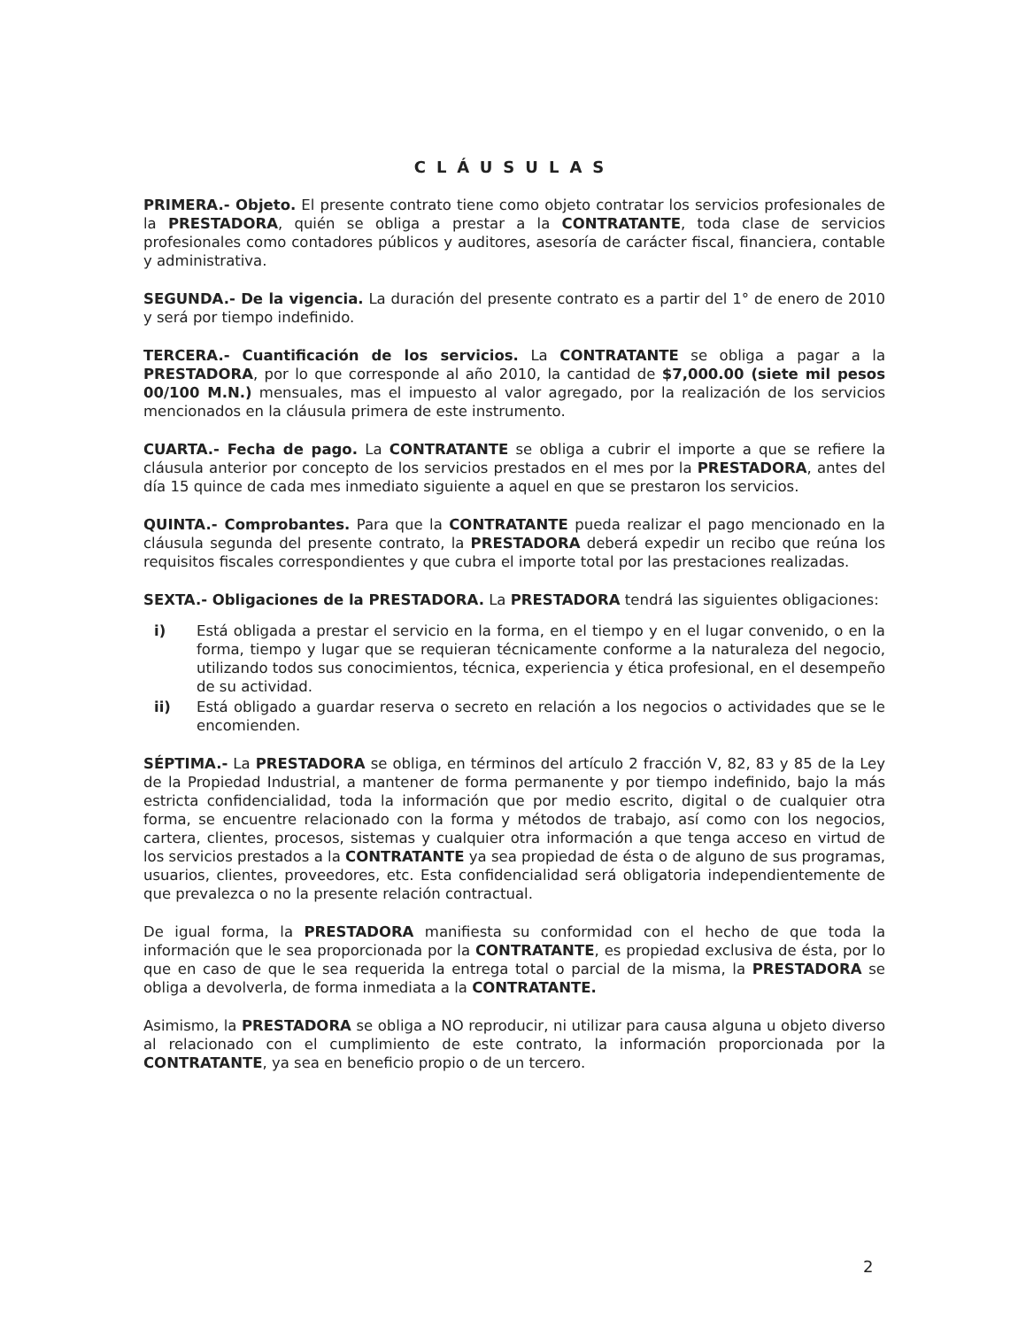CLÁUSULAS
PRIMERA.- Objeto. El presente contrato tiene como objeto contratar los servicios profesionales de la PRESTADORA, quién se obliga a prestar a la CONTRATANTE, toda clase de servicios profesionales como contadores públicos y auditores, asesoría de carácter fiscal, financiera, contable y administrativa.
SEGUNDA.- De la vigencia. La duración del presente contrato es a partir del 1° de enero de 2010 y será por tiempo indefinido.
TERCERA.- Cuantificación de los servicios. La CONTRATANTE se obliga a pagar a la PRESTADORA, por lo que corresponde al año 2010, la cantidad de $7,000.00 (siete mil pesos 00/100 M.N.) mensuales, mas el impuesto al valor agregado, por la realización de los servicios mencionados en la cláusula primera de este instrumento.
CUARTA.- Fecha de pago. La CONTRATANTE se obliga a cubrir el importe a que se refiere la cláusula anterior por concepto de los servicios prestados en el mes por la PRESTADORA, antes del día 15 quince de cada mes inmediato siguiente a aquel en que se prestaron los servicios.
QUINTA.- Comprobantes. Para que la CONTRATANTE pueda realizar el pago mencionado en la cláusula segunda del presente contrato, la PRESTADORA deberá expedir un recibo que reúna los requisitos fiscales correspondientes y que cubra el importe total por las prestaciones realizadas.
SEXTA.- Obligaciones de la PRESTADORA. La PRESTADORA tendrá las siguientes obligaciones:
i) Está obligada a prestar el servicio en la forma, en el tiempo y en el lugar convenido, o en la forma, tiempo y lugar que se requieran técnicamente conforme a la naturaleza del negocio, utilizando todos sus conocimientos, técnica, experiencia y ética profesional, en el desempeño de su actividad.
ii) Está obligado a guardar reserva o secreto en relación a los negocios o actividades que se le encomienden.
SÉPTIMA.- La PRESTADORA se obliga, en términos del artículo 2 fracción V, 82, 83 y 85 de la Ley de la Propiedad Industrial, a mantener de forma permanente y por tiempo indefinido, bajo la más estricta confidencialidad, toda la información que por medio escrito, digital o de cualquier otra forma, se encuentre relacionado con la forma y métodos de trabajo, así como con los negocios, cartera, clientes, procesos, sistemas y cualquier otra información a que tenga acceso en virtud de los servicios prestados a la CONTRATANTE ya sea propiedad de ésta o de alguno de sus programas, usuarios, clientes, proveedores, etc. Esta confidencialidad será obligatoria independientemente de que prevalezca o no la presente relación contractual.
De igual forma, la PRESTADORA manifiesta su conformidad con el hecho de que toda la información que le sea proporcionada por la CONTRATANTE, es propiedad exclusiva de ésta, por lo que en caso de que le sea requerida la entrega total o parcial de la misma, la PRESTADORA se obliga a devolverla, de forma inmediata a la CONTRATANTE.
Asimismo, la PRESTADORA se obliga a NO reproducir, ni utilizar para causa alguna u objeto diverso al relacionado con el cumplimiento de este contrato, la información proporcionada por la CONTRATANTE, ya sea en beneficio propio o de un tercero.
2